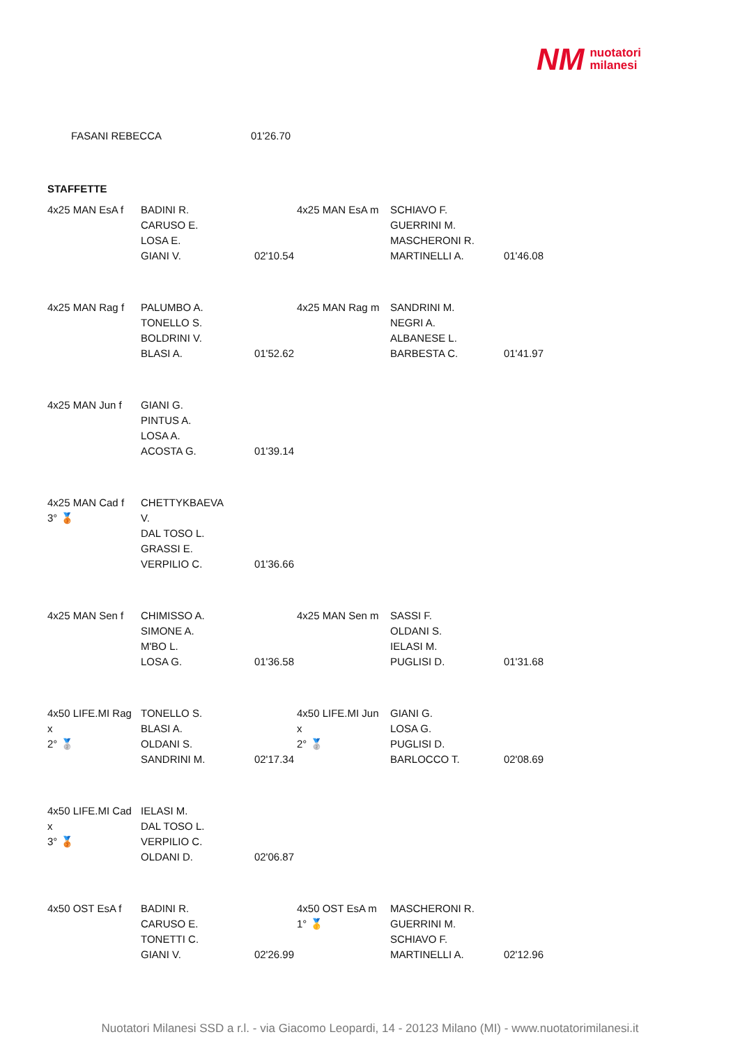NM nuotatori
milanesi
FASANI REBECCA 01'26.70
STAFFETTE
| 4x25 MAN EsA f | BADINI R. CARUSO E. LOSA E. GIANI V. | 02'10.54 | 4x25 MAN EsA m | SCHIAVO F. GUERRINI M. MASCHERONI R. MARTINELLI A. | 01'46.08 |
| 4x25 MAN Rag f | PALUMBO A. TONELLO S. BOLDRINI V. BLASI A. | 01'52.62 | 4x25 MAN Rag m | SANDRINI M. NEGRI A. ALBANESE L. BARBESTA C. | 01'41.97 |
| 4x25 MAN Jun f | GIANI G. PINTUS A. LOSA A. ACOSTA G. | 01'39.14 | | | |
| 4x25 MAN Cad f 3° 🥉 | CHETTYKBAEVA V. DAL TOSO L. GRASSI E. VERPILIO C. | 01'36.66 | | | |
| 4x25 MAN Sen f | CHIMISSO A. SIMONE A. M'BO L. LOSA G. | 01'36.58 | 4x25 MAN Sen m | SASSI F. OLDANI S. IELASI M. PUGLISI D. | 01'31.68 |
| 4x50 LIFE.MI Rag x 2° 🥈 | TONELLO S. BLASI A. OLDANI S. SANDRINI M. | 02'17.34 | 4x50 LIFE.MI Jun x 2° 🥈 | GIANI G. LOSA G. PUGLISI D. BARLOCCO T. | 02'08.69 |
| 4x50 LIFE.MI Cad x 3° 🥉 | IELASI M. DAL TOSO L. VERPILIO C. OLDANI D. | 02'06.87 | | | |
| 4x50 OST EsA f | BADINI R. CARUSO E. TONETTI C. GIANI V. | 02'26.99 | 4x50 OST EsA m 1° 🥇 | MASCHERONI R. GUERRINI M. SCHIAVO F. MARTINELLI A. | 02'12.96 |
Nuotatori Milanesi SSD a r.l. - via Giacomo Leopardi, 14 - 20123 Milano (MI) - www.nuotatorimilanesi.it